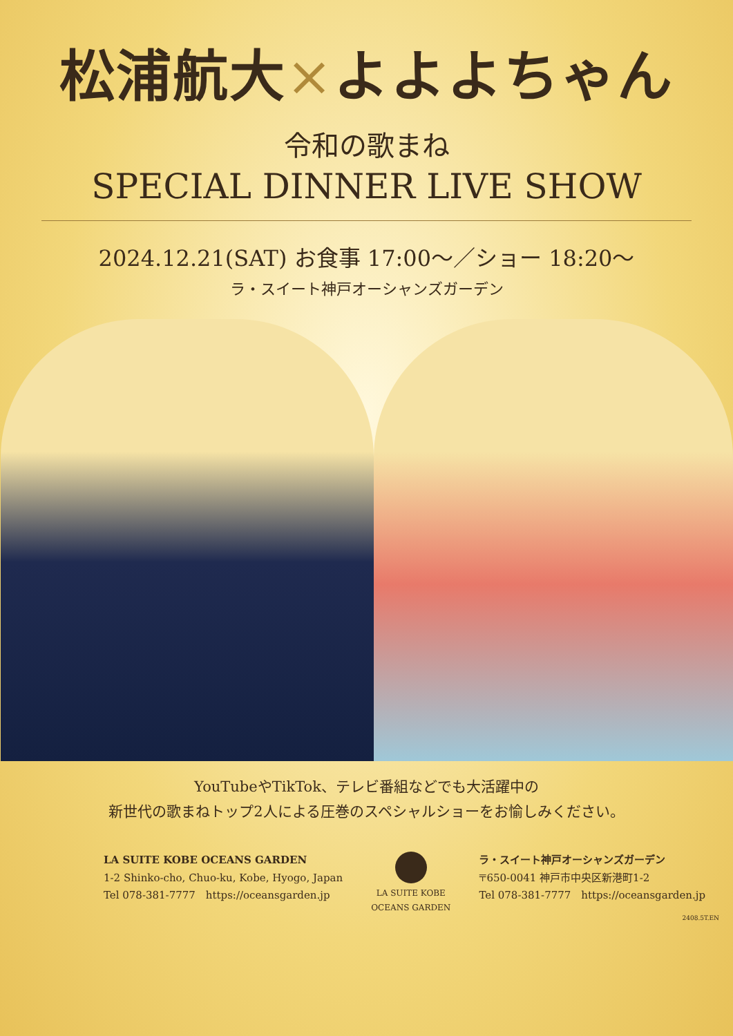松浦航大×よよよちゃん
令和の歌まね
SPECIAL DINNER LIVE SHOW
2024.12.21(SAT) お食事 17:00～／ショー 18:20～
ラ・スイート神戸オーシャンズガーデン
YouTubeやTikTok、テレビ番組などでも大活躍中の
新世代の歌まねトップ2人による圧巻のスペシャルショーをお愉しみください。
LA SUITE KOBE OCEANS GARDEN
1-2 Shinko-cho, Chuo-ku, Kobe, Hyogo, Japan
Tel 078-381-7777　https://oceansgarden.jp
LA SUITE KOBE
OCEANS GARDEN
ラ・スイート神戸オーシャンズガーデン
〒650-0041 神戸市中央区新港町1-2
Tel 078-381-7777　https://oceansgarden.jp
2408.5T.EN